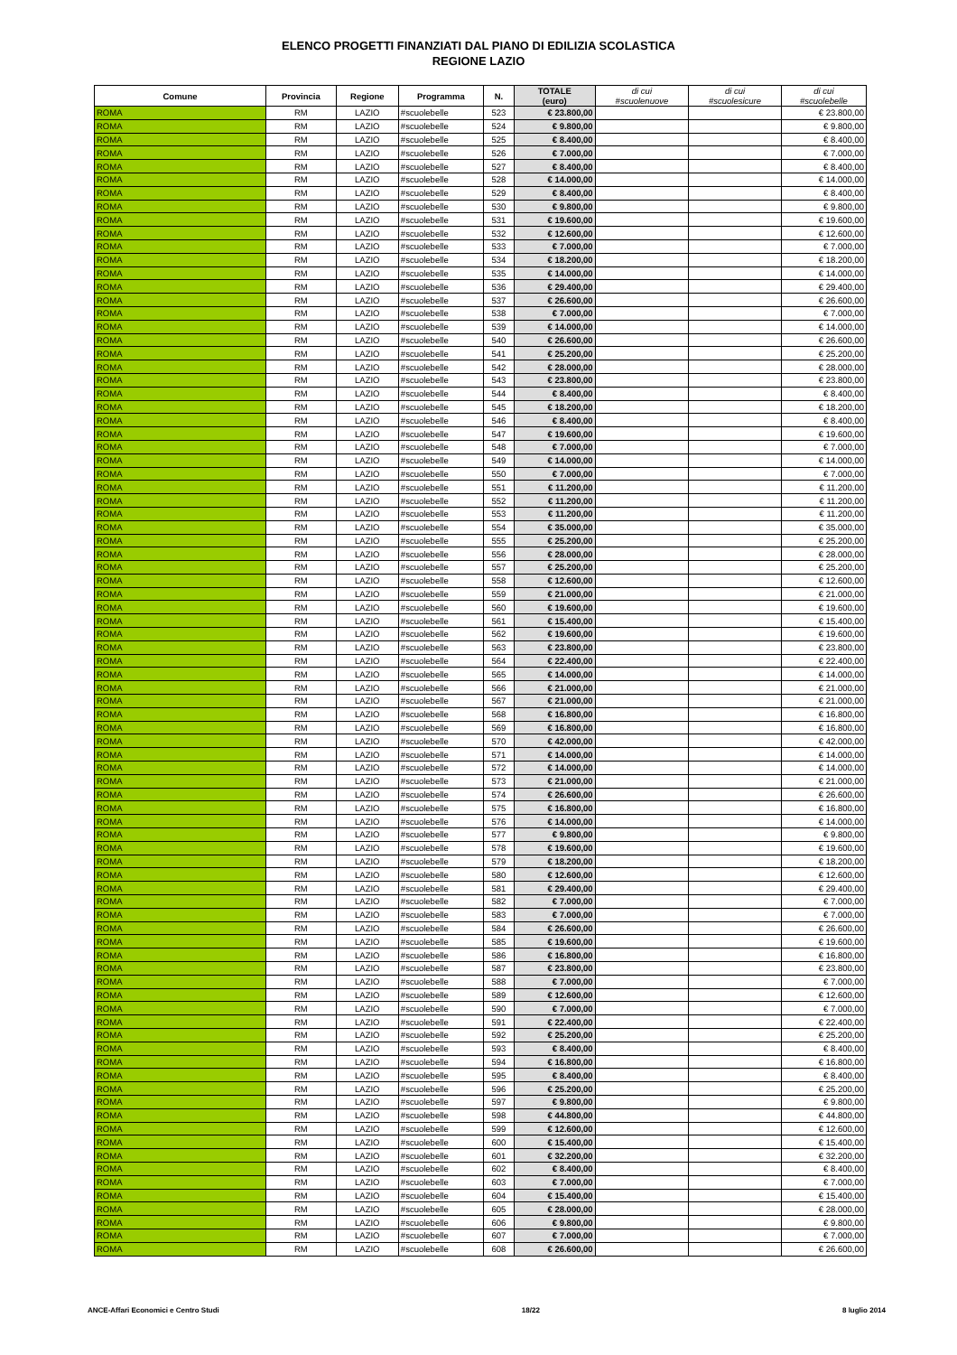ELENCO PROGETTI FINANZIATI DAL PIANO DI EDILIZIA SCOLASTICA
REGIONE LAZIO
| Comune | Provincia | Regione | Programma | N. | TOTALE (euro) | di cui #scuolenuove | di cui #scuolesicure | di cui #scuolebelle |
| --- | --- | --- | --- | --- | --- | --- | --- | --- |
| ROMA | RM | LAZIO | #scuolebelle | 523 | € 23.800,00 | | | € 23.800,00 |
| ROMA | RM | LAZIO | #scuolebelle | 524 | € 9.800,00 | | | € 9.800,00 |
| ROMA | RM | LAZIO | #scuolebelle | 525 | € 8.400,00 | | | € 8.400,00 |
| ROMA | RM | LAZIO | #scuolebelle | 526 | € 7.000,00 | | | € 7.000,00 |
| ROMA | RM | LAZIO | #scuolebelle | 527 | € 8.400,00 | | | € 8.400,00 |
| ROMA | RM | LAZIO | #scuolebelle | 528 | € 14.000,00 | | | € 14.000,00 |
| ROMA | RM | LAZIO | #scuolebelle | 529 | € 8.400,00 | | | € 8.400,00 |
| ROMA | RM | LAZIO | #scuolebelle | 530 | € 9.800,00 | | | € 9.800,00 |
| ROMA | RM | LAZIO | #scuolebelle | 531 | € 19.600,00 | | | € 19.600,00 |
| ROMA | RM | LAZIO | #scuolebelle | 532 | € 12.600,00 | | | € 12.600,00 |
| ROMA | RM | LAZIO | #scuolebelle | 533 | € 7.000,00 | | | € 7.000,00 |
| ROMA | RM | LAZIO | #scuolebelle | 534 | € 18.200,00 | | | € 18.200,00 |
| ROMA | RM | LAZIO | #scuolebelle | 535 | € 14.000,00 | | | € 14.000,00 |
| ROMA | RM | LAZIO | #scuolebelle | 536 | € 29.400,00 | | | € 29.400,00 |
| ROMA | RM | LAZIO | #scuolebelle | 537 | € 26.600,00 | | | € 26.600,00 |
| ROMA | RM | LAZIO | #scuolebelle | 538 | € 7.000,00 | | | € 7.000,00 |
| ROMA | RM | LAZIO | #scuolebelle | 539 | € 14.000,00 | | | € 14.000,00 |
| ROMA | RM | LAZIO | #scuolebelle | 540 | € 26.600,00 | | | € 26.600,00 |
| ROMA | RM | LAZIO | #scuolebelle | 541 | € 25.200,00 | | | € 25.200,00 |
| ROMA | RM | LAZIO | #scuolebelle | 542 | € 28.000,00 | | | € 28.000,00 |
| ROMA | RM | LAZIO | #scuolebelle | 543 | € 23.800,00 | | | € 23.800,00 |
| ROMA | RM | LAZIO | #scuolebelle | 544 | € 8.400,00 | | | € 8.400,00 |
| ROMA | RM | LAZIO | #scuolebelle | 545 | € 18.200,00 | | | € 18.200,00 |
| ROMA | RM | LAZIO | #scuolebelle | 546 | € 8.400,00 | | | € 8.400,00 |
| ROMA | RM | LAZIO | #scuolebelle | 547 | € 19.600,00 | | | € 19.600,00 |
| ROMA | RM | LAZIO | #scuolebelle | 548 | € 7.000,00 | | | € 7.000,00 |
| ROMA | RM | LAZIO | #scuolebelle | 549 | € 14.000,00 | | | € 14.000,00 |
| ROMA | RM | LAZIO | #scuolebelle | 550 | € 7.000,00 | | | € 7.000,00 |
| ROMA | RM | LAZIO | #scuolebelle | 551 | € 11.200,00 | | | € 11.200,00 |
| ROMA | RM | LAZIO | #scuolebelle | 552 | € 11.200,00 | | | € 11.200,00 |
| ROMA | RM | LAZIO | #scuolebelle | 553 | € 11.200,00 | | | € 11.200,00 |
| ROMA | RM | LAZIO | #scuolebelle | 554 | € 35.000,00 | | | € 35.000,00 |
| ROMA | RM | LAZIO | #scuolebelle | 555 | € 25.200,00 | | | € 25.200,00 |
| ROMA | RM | LAZIO | #scuolebelle | 556 | € 28.000,00 | | | € 28.000,00 |
| ROMA | RM | LAZIO | #scuolebelle | 557 | € 25.200,00 | | | € 25.200,00 |
| ROMA | RM | LAZIO | #scuolebelle | 558 | € 12.600,00 | | | € 12.600,00 |
| ROMA | RM | LAZIO | #scuolebelle | 559 | € 21.000,00 | | | € 21.000,00 |
| ROMA | RM | LAZIO | #scuolebelle | 560 | € 19.600,00 | | | € 19.600,00 |
| ROMA | RM | LAZIO | #scuolebelle | 561 | € 15.400,00 | | | € 15.400,00 |
| ROMA | RM | LAZIO | #scuolebelle | 562 | € 19.600,00 | | | € 19.600,00 |
| ROMA | RM | LAZIO | #scuolebelle | 563 | € 23.800,00 | | | € 23.800,00 |
| ROMA | RM | LAZIO | #scuolebelle | 564 | € 22.400,00 | | | € 22.400,00 |
| ROMA | RM | LAZIO | #scuolebelle | 565 | € 14.000,00 | | | € 14.000,00 |
| ROMA | RM | LAZIO | #scuolebelle | 566 | € 21.000,00 | | | € 21.000,00 |
| ROMA | RM | LAZIO | #scuolebelle | 567 | € 21.000,00 | | | € 21.000,00 |
| ROMA | RM | LAZIO | #scuolebelle | 568 | € 16.800,00 | | | € 16.800,00 |
| ROMA | RM | LAZIO | #scuolebelle | 569 | € 16.800,00 | | | € 16.800,00 |
| ROMA | RM | LAZIO | #scuolebelle | 570 | € 42.000,00 | | | € 42.000,00 |
| ROMA | RM | LAZIO | #scuolebelle | 571 | € 14.000,00 | | | € 14.000,00 |
| ROMA | RM | LAZIO | #scuolebelle | 572 | € 14.000,00 | | | € 14.000,00 |
| ROMA | RM | LAZIO | #scuolebelle | 573 | € 21.000,00 | | | € 21.000,00 |
| ROMA | RM | LAZIO | #scuolebelle | 574 | € 26.600,00 | | | € 26.600,00 |
| ROMA | RM | LAZIO | #scuolebelle | 575 | € 16.800,00 | | | € 16.800,00 |
| ROMA | RM | LAZIO | #scuolebelle | 576 | € 14.000,00 | | | € 14.000,00 |
| ROMA | RM | LAZIO | #scuolebelle | 577 | € 9.800,00 | | | € 9.800,00 |
| ROMA | RM | LAZIO | #scuolebelle | 578 | € 19.600,00 | | | € 19.600,00 |
| ROMA | RM | LAZIO | #scuolebelle | 579 | € 18.200,00 | | | € 18.200,00 |
| ROMA | RM | LAZIO | #scuolebelle | 580 | € 12.600,00 | | | € 12.600,00 |
| ROMA | RM | LAZIO | #scuolebelle | 581 | € 29.400,00 | | | € 29.400,00 |
| ROMA | RM | LAZIO | #scuolebelle | 582 | € 7.000,00 | | | € 7.000,00 |
| ROMA | RM | LAZIO | #scuolebelle | 583 | € 7.000,00 | | | € 7.000,00 |
| ROMA | RM | LAZIO | #scuolebelle | 584 | € 26.600,00 | | | € 26.600,00 |
| ROMA | RM | LAZIO | #scuolebelle | 585 | € 19.600,00 | | | € 19.600,00 |
| ROMA | RM | LAZIO | #scuolebelle | 586 | € 16.800,00 | | | € 16.800,00 |
| ROMA | RM | LAZIO | #scuolebelle | 587 | € 23.800,00 | | | € 23.800,00 |
| ROMA | RM | LAZIO | #scuolebelle | 588 | € 7.000,00 | | | € 7.000,00 |
| ROMA | RM | LAZIO | #scuolebelle | 589 | € 12.600,00 | | | € 12.600,00 |
| ROMA | RM | LAZIO | #scuolebelle | 590 | € 7.000,00 | | | € 7.000,00 |
| ROMA | RM | LAZIO | #scuolebelle | 591 | € 22.400,00 | | | € 22.400,00 |
| ROMA | RM | LAZIO | #scuolebelle | 592 | € 25.200,00 | | | € 25.200,00 |
| ROMA | RM | LAZIO | #scuolebelle | 593 | € 8.400,00 | | | € 8.400,00 |
| ROMA | RM | LAZIO | #scuolebelle | 594 | € 16.800,00 | | | € 16.800,00 |
| ROMA | RM | LAZIO | #scuolebelle | 595 | € 8.400,00 | | | € 8.400,00 |
| ROMA | RM | LAZIO | #scuolebelle | 596 | € 25.200,00 | | | € 25.200,00 |
| ROMA | RM | LAZIO | #scuolebelle | 597 | € 9.800,00 | | | € 9.800,00 |
| ROMA | RM | LAZIO | #scuolebelle | 598 | € 44.800,00 | | | € 44.800,00 |
| ROMA | RM | LAZIO | #scuolebelle | 599 | € 12.600,00 | | | € 12.600,00 |
| ROMA | RM | LAZIO | #scuolebelle | 600 | € 15.400,00 | | | € 15.400,00 |
| ROMA | RM | LAZIO | #scuolebelle | 601 | € 32.200,00 | | | € 32.200,00 |
| ROMA | RM | LAZIO | #scuolebelle | 602 | € 8.400,00 | | | € 8.400,00 |
| ROMA | RM | LAZIO | #scuolebelle | 603 | € 7.000,00 | | | € 7.000,00 |
| ROMA | RM | LAZIO | #scuolebelle | 604 | € 15.400,00 | | | € 15.400,00 |
| ROMA | RM | LAZIO | #scuolebelle | 605 | € 28.000,00 | | | € 28.000,00 |
| ROMA | RM | LAZIO | #scuolebelle | 606 | € 9.800,00 | | | € 9.800,00 |
| ROMA | RM | LAZIO | #scuolebelle | 607 | € 7.000,00 | | | € 7.000,00 |
| ROMA | RM | LAZIO | #scuolebelle | 608 | € 26.600,00 | | | € 26.600,00 |
ANCE-Affari Economici e Centro Studi 18/22 8 luglio 2014